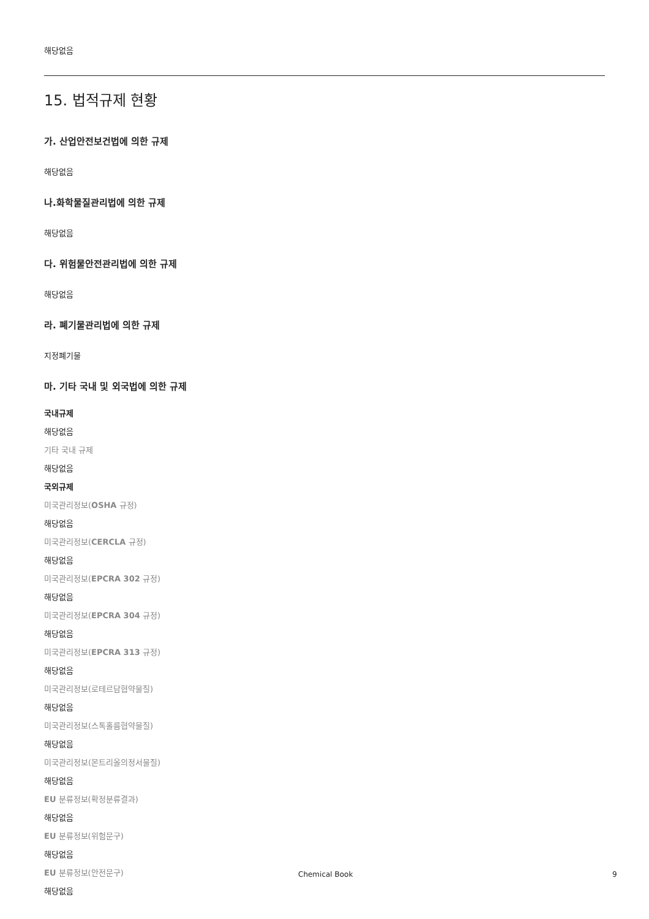해당없음
15. 법적규제 현황
가. 산업안전보건법에 의한 규제
해당없음
나.화학물질관리법에 의한 규제
해당없음
다. 위험물안전관리법에 의한 규제
해당없음
라. 폐기물관리법에 의한 규제
지정폐기물
마. 기타 국내 및 외국법에 의한 규제
국내규제
해당없음
기타 국내 규제
해당없음
국외규제
미국관리정보(OSHA 규정)
해당없음
미국관리정보(CERCLA 규정)
해당없음
미국관리정보(EPCRA 302 규정)
해당없음
미국관리정보(EPCRA 304 규정)
해당없음
미국관리정보(EPCRA 313 규정)
해당없음
미국관리정보(로테르담협약물질)
해당없음
미국관리정보(스톡홀름협약물질)
해당없음
미국관리정보(몬트리올의정서물질)
해당없음
EU 분류정보(확정분류결과)
해당없음
EU 분류정보(위험문구)
해당없음
EU 분류정보(안전문구)
해당없음
Chemical Book 9